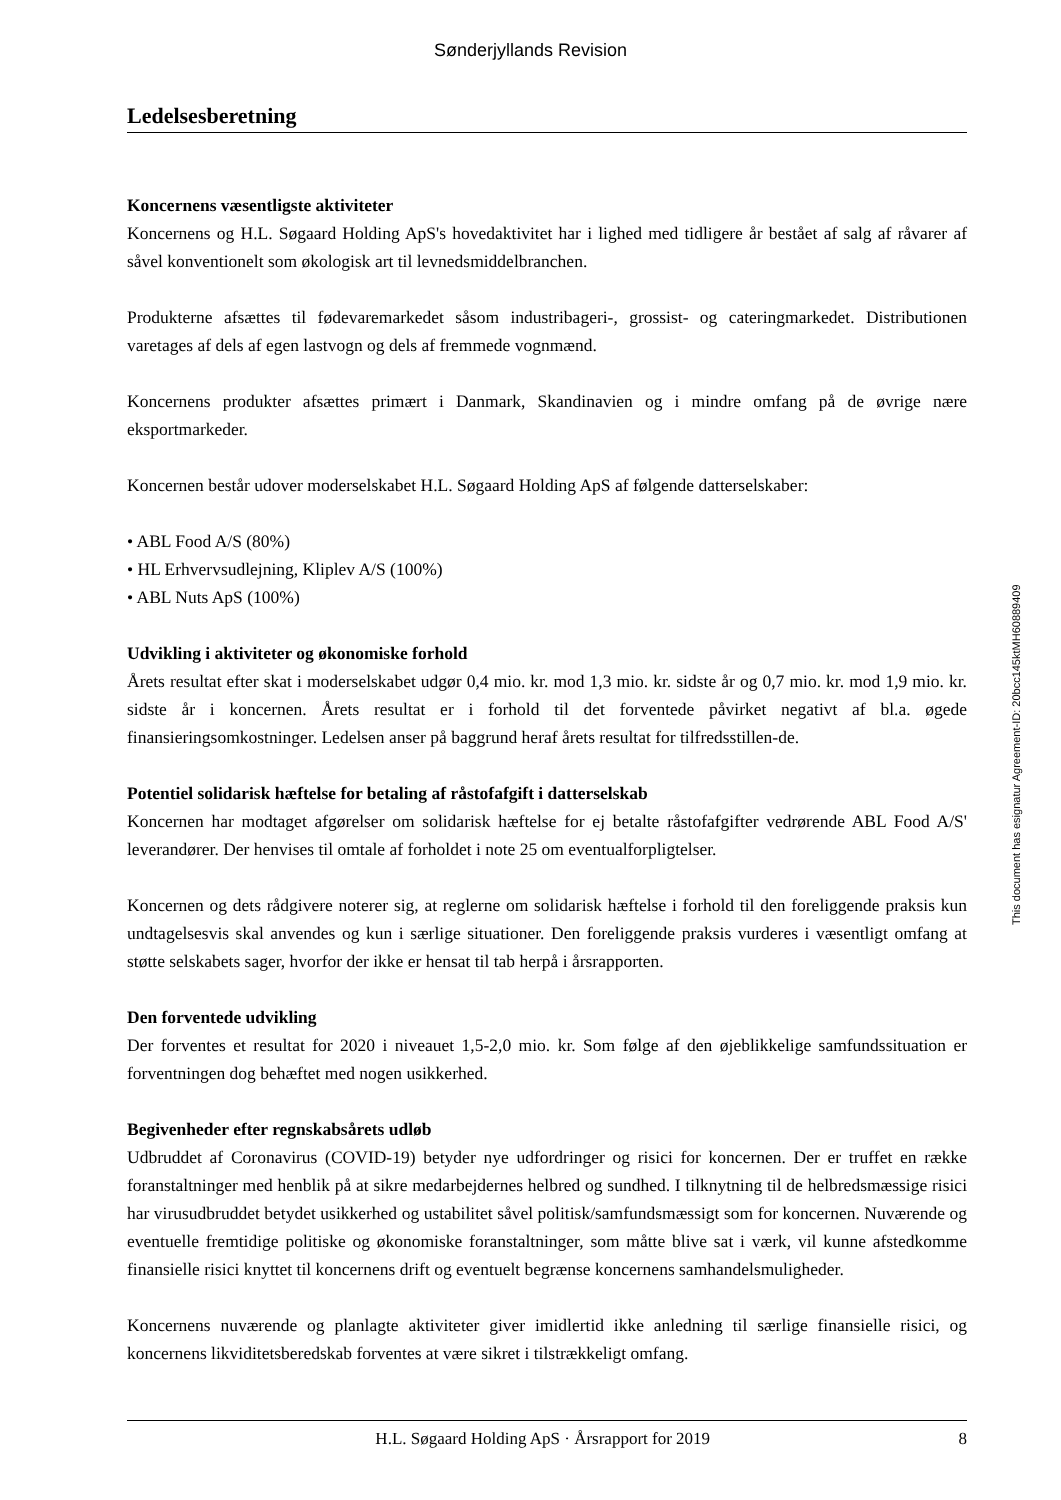Sønderjyllands Revision
Ledelsesberetning
Koncernens væsentligste aktiviteter
Koncernens og H.L. Søgaard Holding ApS's hovedaktivitet har i lighed med tidligere år bestået af salg af råvarer af såvel konventionelt som økologisk art til levnedsmiddelbranchen.
Produkterne afsættes til fødevaremarkedet såsom industribageri-, grossist- og cateringmarkedet. Distributionen varetages af dels af egen lastvogn og dels af fremmede vognmænd.
Koncernens produkter afsættes primært i Danmark, Skandinavien og i mindre omfang på de øvrige nære eksportmarkeder.
Koncernen består udover moderselskabet H.L. Søgaard Holding ApS af følgende datterselskaber:
• ABL Food A/S (80%)
• HL Erhvervsudlejning, Kliplev A/S (100%)
• ABL Nuts ApS (100%)
Udvikling i aktiviteter og økonomiske forhold
Årets resultat efter skat i moderselskabet udgør 0,4 mio. kr. mod 1,3 mio. kr. sidste år og 0,7 mio. kr. mod 1,9 mio. kr. sidste år i koncernen. Årets resultat er i forhold til det forventede påvirket negativt af bl.a. øgede finansieringsomkostninger. Ledelsen anser på baggrund heraf årets resultat for tilfredsstillen-de.
Potentiel solidarisk hæftelse for betaling af råstofafgift i datterselskab
Koncernen har modtaget afgørelser om solidarisk hæftelse for ej betalte råstofafgifter vedrørende ABL Food A/S' leverandører. Der henvises til omtale af forholdet i note 25 om eventualforpligtelser.
Koncernen og dets rådgivere noterer sig, at reglerne om solidarisk hæftelse i forhold til den foreliggende praksis kun undtagelsesvis skal anvendes og kun i særlige situationer. Den foreliggende praksis vurderes i væsentligt omfang at støtte selskabets sager, hvorfor der ikke er hensat til tab herpå i årsrapporten.
Den forventede udvikling
Der forventes et resultat for 2020 i niveauet 1,5-2,0 mio. kr. Som følge af den øjeblikkelige samfundssituation er forventningen dog behæftet med nogen usikkerhed.
Begivenheder efter regnskabsårets udløb
Udbruddet af Coronavirus (COVID-19) betyder nye udfordringer og risici for koncernen. Der er truffet en række foranstaltninger med henblik på at sikre medarbejdernes helbred og sundhed. I tilknytning til de helbredsmæssige risici har virusudbruddet betydet usikkerhed og ustabilitet såvel politisk/samfundsmæssigt som for koncernen. Nuværende og eventuelle fremtidige politiske og økonomiske foranstaltninger, som måtte blive sat i værk, vil kunne afstedkomme finansielle risici knyttet til koncernens drift og eventuelt begrænse koncernens samhandelsmuligheder.
Koncernens nuværende og planlagte aktiviteter giver imidlertid ikke anledning til særlige finansielle risici, og koncernens likviditetsberedskab forventes at være sikret i tilstrækkeligt omfang.
This document has esignatur Agreement-ID: 20bcc145ktMH60889409
H.L. Søgaard Holding ApS · Årsrapport for 2019 8